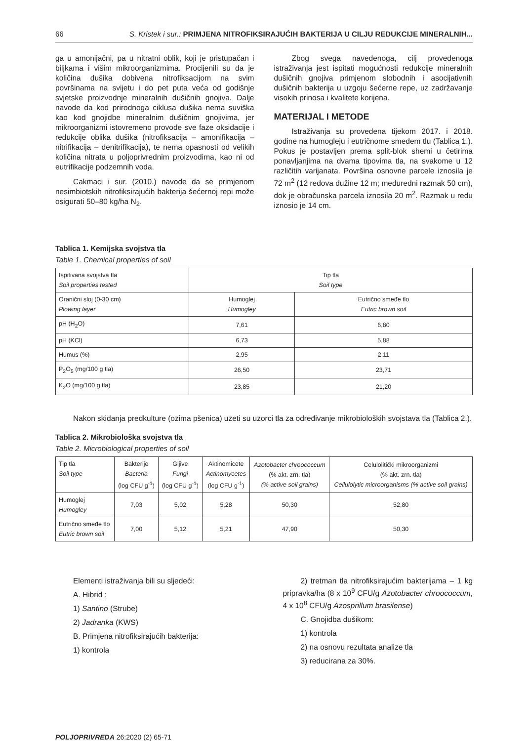66 S. Kristek i sur.: PRIMJENA NITROFIKSIRAJUĆIH BAKTERIJA U CILJU REDUKCIJE MINERALNIH...
ga u amonijačni, pa u nitratni oblik, koji je pristupačan i biljkama i višim mikroorganizmima. Procijenili su da je količina dušika dobivena nitrofiksacijom na svim površinama na svijetu i do pet puta veća od godišnje svjetske proizvodnje mineralnih dušičnih gnojiva. Dalje navode da kod prirodnoga ciklusa dušika nema suviška kao kod gnojidbe mineralnim dušičnim gnojivima, jer mikroorganizmi istovremeno provode sve faze oksidacije i redukcije oblika dušika (nitrofiksacija – amonifikacija – nitrifikacija – denitrifikacija), te nema opasnosti od velikih količina nitrata u poljoprivrednim proizvodima, kao ni od eutrifikacije podzemnih voda.
Cakmaci i sur. (2010.) navode da se primjenom nesimbiotskih nitrofiksirajućih bakterija šećernoj repi može osigurati 50–80 kg/ha N<sub>2</sub>.
Zbog svega navedenoga, cilj provedenoga istraživanja jest ispitati mogućnosti redukcije mineralnih dušičnih gnojiva primjenom slobodnih i asocijativnih dušičnih bakterija u uzgoju šećerne repe, uz zadržavanje visokih prinosa i kvalitete korijena.
MATERIJAL I METODE
Istraživanja su provedena tijekom 2017. i 2018. godine na humogleju i eutričnome smeđem tlu (Tablica 1.). Pokus je postavljen prema split-blok shemi u četirima ponavljanjima na dvama tipovima tla, na svakome u 12 različitih varijanata. Površina osnovne parcele iznosila je 72 m<sup>2</sup> (12 redova dužine 12 m; međuredni razmak 50 cm), dok je obračunska parcela iznosila 20 m<sup>2</sup>. Razmak u redu iznosio je 14 cm.
Tablica 1. Kemijska svojstva tla
Table 1. Chemical properties of soil
| Ispitivana svojstva tla Soil properties tested | Tip tla Soil type | |
| Oranični sloj (0-30 cm) Plowing layer | Humoglej Humogley | Eutrično smeđe tlo Eutric brown soil |
| pH (H<sub>2</sub>O) | 7,61 | 6,80 |
| pH (KCl) | 6,73 | 5,88 |
| Humus (%) | 2,95 | 2,11 |
| P<sub>2</sub>O<sub>5</sub> (mg/100 g tla) | 26,50 | 23,71 |
| K<sub>2</sub>O (mg/100 g tla) | 23,85 | 21,20 |
Nakon skidanja predkulture (ozima pšenica) uzeti su uzorci tla za određivanje mikrobioloških svojstava tla (Tablica 2.).
Tablica 2. Mikrobiološka svojstva tla
Table 2. Microbiological properties of soil
| Tip tla Soil type | Bakterije Bacteria (log CFU g<sup>-1</sup>) | Gljive Fungi (log CFU g<sup>-1</sup>) | Aktinomicete Actinomycetes (log CFU g<sup>-1</sup>) | Azotobacter chroococcum (% akt. zrn. tla) (% active soil grains) | Celulolitički mikroorganizmi (% akt. zrn. tla) Cellulolytic microorganisms (% active soil grains) |
| Humoglej Humogley | 7,03 | 5,02 | 5,28 | 50,30 | 52,80 |
| Eutrično smeđe tlo Eutric brown soil | 7,00 | 5,12 | 5,21 | 47,90 | 50,30 |
Elementi istraživanja bili su sljedeći:
A. Hibrid :
1) Santino (Strube)
2) Jadranka (KWS)
B. Primjena nitrofiksirajućih bakterija:
1) kontrola
2) tretman tla nitrofiksirajućim bakterijama – 1 kg pripravka/ha (8 x 10<sup>9</sup> CFU/g Azotobacter chroococcum, 4 x 10<sup>8</sup> CFU/g Azosprillum brasilense)
C. Gnojidba dušikom:
1) kontrola
2) na osnovu rezultata analize tla
3) reducirana za 30%.
POLJOPRIVREDA 26:2020 (2) 65-71